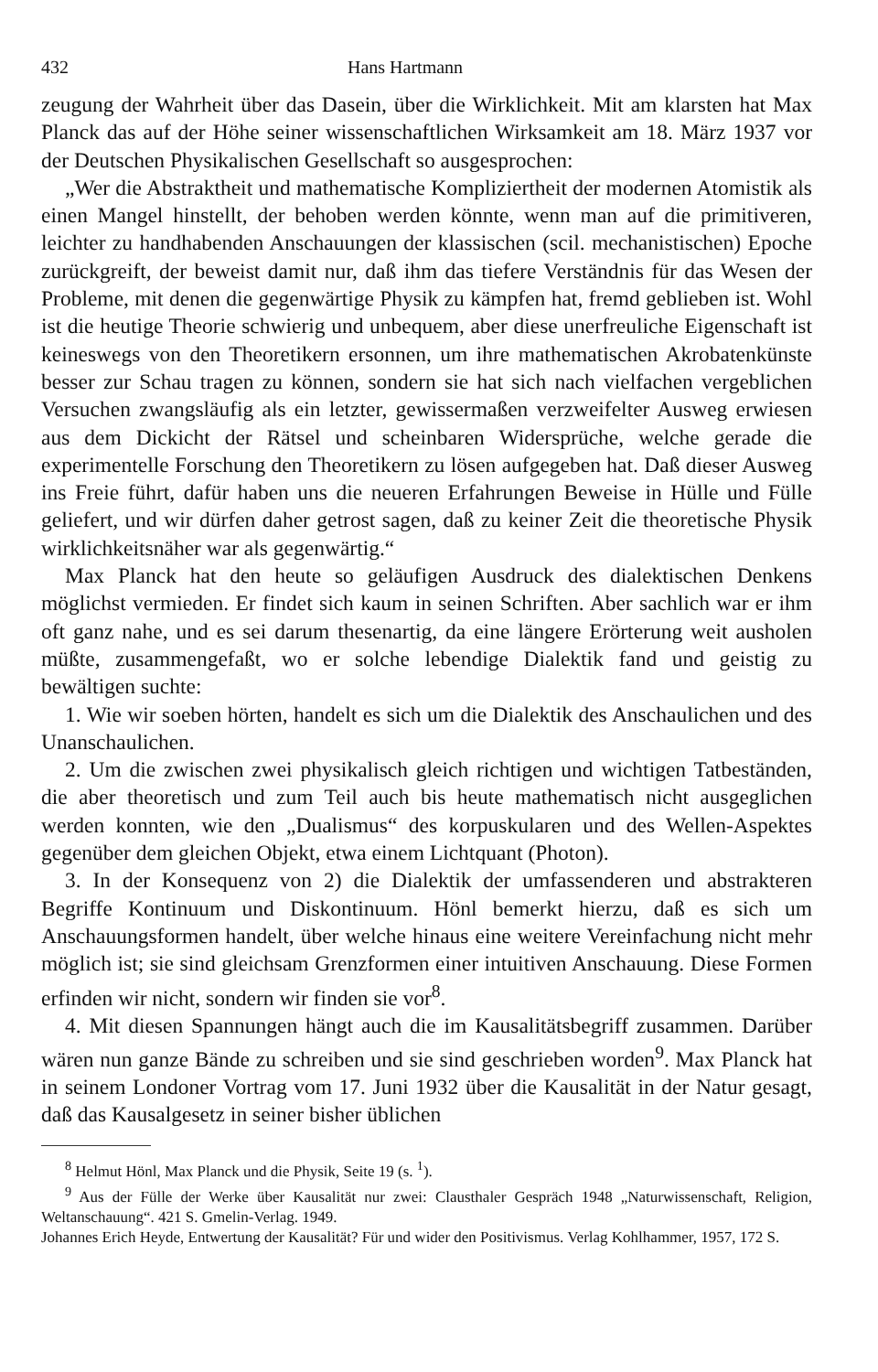432 Hans Hartmann
zeugung der Wahrheit über das Dasein, über die Wirklichkeit. Mit am klarsten hat Max Planck das auf der Höhe seiner wissenschaftlichen Wirksamkeit am 18. März 1937 vor der Deutschen Physikalischen Gesellschaft so ausgesprochen:
„Wer die Abstraktheit und mathematische Kompliziertheit der modernen Atomistik als einen Mangel hinstellt, der behoben werden könnte, wenn man auf die primitiveren, leichter zu handhabenden Anschauungen der klassischen (scil. mechanistischen) Epoche zurückgreift, der beweist damit nur, daß ihm das tiefere Verständnis für das Wesen der Probleme, mit denen die gegenwärtige Physik zu kämpfen hat, fremd geblieben ist. Wohl ist die heutige Theorie schwierig und unbequem, aber diese unerfreuliche Eigenschaft ist keineswegs von den Theoretikern ersonnen, um ihre mathematischen Akrobatenkünste besser zur Schau tragen zu können, sondern sie hat sich nach vielfachen vergeblichen Versuchen zwangsläufig als ein letzter, gewissermaßen verzweifelter Ausweg erwiesen aus dem Dickicht der Rätsel und scheinbaren Widersprüche, welche gerade die experimentelle Forschung den Theoretikern zu lösen aufgegeben hat. Daß dieser Ausweg ins Freie führt, dafür haben uns die neueren Erfahrungen Beweise in Hülle und Fülle geliefert, und wir dürfen daher getrost sagen, daß zu keiner Zeit die theoretische Physik wirklichkeitsnäher war als gegenwärtig.“
Max Planck hat den heute so geläufigen Ausdruck des dialektischen Denkens möglichst vermieden. Er findet sich kaum in seinen Schriften. Aber sachlich war er ihm oft ganz nahe, und es sei darum thesenartig, da eine längere Erörterung weit ausholen müßte, zusammengefaßt, wo er solche lebendige Dialektik fand und geistig zu bewältigen suchte:
1. Wie wir soeben hörten, handelt es sich um die Dialektik des Anschaulichen und des Unanschaulichen.
2. Um die zwischen zwei physikalisch gleich richtigen und wichtigen Tatbeständen, die aber theoretisch und zum Teil auch bis heute mathematisch nicht ausgeglichen werden konnten, wie den „Dualismus“ des korpuskularen und des Wellen-Aspektes gegenüber dem gleichen Objekt, etwa einem Lichtquant (Photon).
3. In der Konsequenz von 2) die Dialektik der umfassenderen und abstrakteren Begriffe Kontinuum und Diskontinuum. Hönl bemerkt hierzu, daß es sich um Anschauungsformen handelt, über welche hinaus eine weitere Vereinfachung nicht mehr möglich ist; sie sind gleichsam Grenzformen einer intuitiven Anschauung. Diese Formen erfinden wir nicht, sondern wir finden sie vor<sup>8</sup>.
4. Mit diesen Spannungen hängt auch die im Kausalitätsbegriff zusammen. Darüber wären nun ganze Bände zu schreiben und sie sind geschrieben worden<sup>9</sup>. Max Planck hat in seinem Londoner Vortrag vom 17. Juni 1932 über die Kausalität in der Natur gesagt, daß das Kausalgesetz in seiner bisher üblichen
<sup>8</sup> Helmut Hönl, Max Planck und die Physik, Seite 19 (s. <sup>1</sup>).
<sup>9</sup> Aus der Fülle der Werke über Kausalität nur zwei: Clausthaler Gespräch 1948 „Naturwissenschaft, Religion, Weltanschauung“. 421 S. Gmelin-Verlag. 1949.
Johannes Erich Heyde, Entwertung der Kausalität? Für und wider den Positivismus. Verlag Kohlhammer, 1957, 172 S.